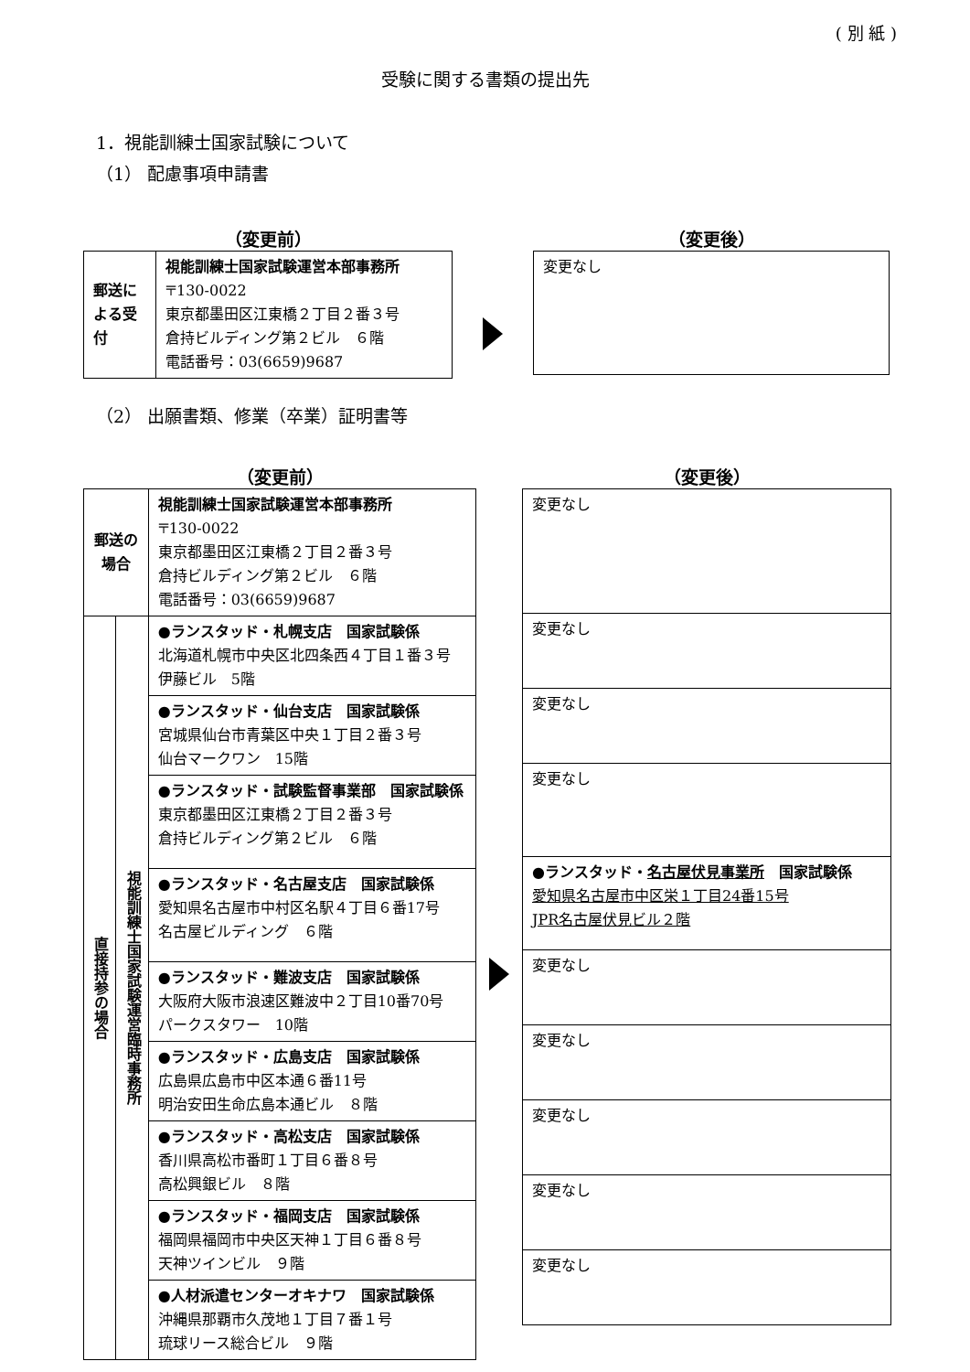( 別 紙 )
受験に関する書類の提出先
1．視能訓練士国家試験について
（1） 配慮事項申請書
（変更前）
| 郵送による受付 | 視能訓練士国家試験運営本部事務所 〒130-0022 東京都墨田区江東橋２丁目２番３号 倉持ビルディング第２ビル ６階 電話番号：03(6659)9687 |
（変更後）
| 変更なし |
（2） 出願書類、修業（卒業）証明書等
（変更前）
| 郵送の 場合 | | 視能訓練士国家試験運営本部事務所 〒130-0022 東京都墨田区江東橋２丁目２番３号 倉持ビルディング第２ビル ６階 電話番号：03(6659)9687 |
| 直接持参の場合 | 視能訓練士国家試験運営臨時事務所 | ●ランスタッド・札幌支店 国家試験係 北海道札幌市中央区北四条西４丁目１番３号 伊藤ビル 5階 |
| | | ●ランスタッド・仙台支店 国家試験係 宮城県仙台市青葉区中央１丁目２番３号 仙台マークワン 15階 |
| | | ●ランスタッド・試験監督事業部 国家試験係 東京都墨田区江東橋２丁目２番３号 倉持ビルディング第２ビル ６階 |
| | | ●ランスタッド・名古屋支店 国家試験係 愛知県名古屋市中村区名駅４丁目６番17号 名古屋ビルディング ６階 |
| | | ●ランスタッド・難波支店 国家試験係 大阪府大阪市浪速区難波中２丁目10番70号 パークスタワー 10階 |
| | | ●ランスタッド・広島支店 国家試験係 広島県広島市中区本通６番11号 明治安田生命広島本通ビル ８階 |
| | | ●ランスタッド・高松支店 国家試験係 香川県高松市番町１丁目６番８号 高松興銀ビル ８階 |
| | | ●ランスタッド・福岡支店 国家試験係 福岡県福岡市中央区天神１丁目６番８号 天神ツインビル ９階 |
| | | ●人材派遣センターオキナワ 国家試験係 沖縄県那覇市久茂地１丁目７番１号 琉球リース総合ビル ９階 |
（変更後）
| 変更なし |
| 変更なし |
| 変更なし |
| 変更なし |
| ●ランスタッド・ 名古屋伏見事業所 国家試験係 愛知県名古屋市中区栄１丁目24番15号 JPR名古屋伏見ビル２階 |
| 変更なし |
| 変更なし |
| 変更なし |
| 変更なし |
| 変更なし |